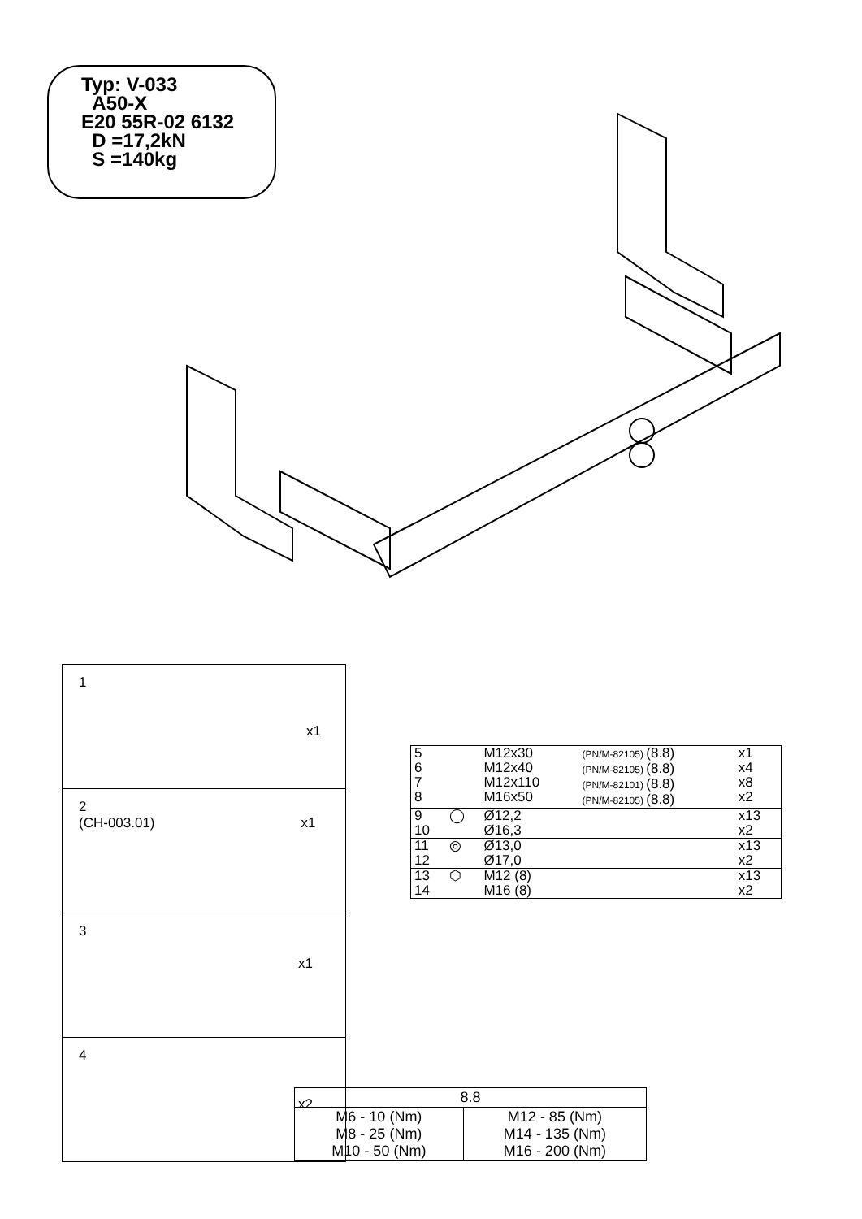Typ: V-033
A50-X
E20 55R-02 6132
D =17,2kN
S =140kg
| 1 x1 |
| 2 (CH-003.01) x1 |
| 3 x1 |
| 4 x2 |
| 5 6 7 8 | | M12x30 M12x40 M12x110 M16x50 | (PN/M-82105) (8.8) (PN/M-82105) (8.8) (PN/M-82101) (8.8) (PN/M-82105) (8.8) | x1 x4 x8 x2 |
| 9 10 | ◯ | Ø12,2 Ø16,3 | | x13 x2 |
| 11 12 | ◎ | Ø13,0 Ø17,0 | | x13 x2 |
| 13 14 | ⬡ | M12 (8) M16 (8) | | x13 x2 |
| 8.8 | |
| --- | --- |
| M6 - 10 (Nm) M8 - 25 (Nm) M10 - 50 (Nm) | M12 - 85 (Nm) M14 - 135 (Nm) M16 - 200 (Nm) |